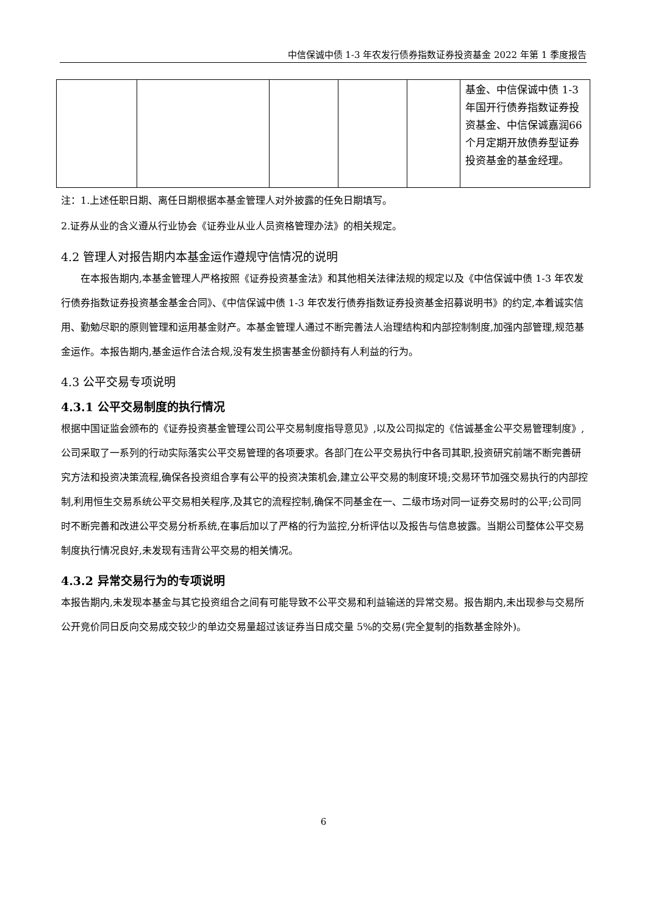中信保诚中债 1-3 年农发行债券指数证券投资基金 2022 年第 1 季度报告
| | | | | | 基金、中信保诚中债 1-3 年国开行债券指数证券投资基金、中信保诚嘉润66个月定期开放债券型证券投资基金的基金经理。 |
注：1.上述任职日期、离任日期根据本基金管理人对外披露的任免日期填写。
2.证券从业的含义遵从行业协会《证券业从业人员资格管理办法》的相关规定。
4.2 管理人对报告期内本基金运作遵规守信情况的说明
在本报告期内,本基金管理人严格按照《证券投资基金法》和其他相关法律法规的规定以及《中信保诚中债 1-3 年农发行债券指数证券投资基金基金合同》、《中信保诚中债 1-3 年农发行债券指数证券投资基金招募说明书》的约定,本着诚实信用、勤勉尽职的原则管理和运用基金财产。本基金管理人通过不断完善法人治理结构和内部控制制度,加强内部管理,规范基金运作。本报告期内,基金运作合法合规,没有发生损害基金份额持有人利益的行为。
4.3 公平交易专项说明
4.3.1 公平交易制度的执行情况
根据中国证监会颁布的《证券投资基金管理公司公平交易制度指导意见》,以及公司拟定的《信诚基金公平交易管理制度》,公司采取了一系列的行动实际落实公平交易管理的各项要求。各部门在公平交易执行中各司其职,投资研究前端不断完善研究方法和投资决策流程,确保各投资组合享有公平的投资决策机会,建立公平交易的制度环境;交易环节加强交易执行的内部控制,利用恒生交易系统公平交易相关程序,及其它的流程控制,确保不同基金在一、二级市场对同一证券交易时的公平;公司同时不断完善和改进公平交易分析系统,在事后加以了严格的行为监控,分析评估以及报告与信息披露。当期公司整体公平交易制度执行情况良好,未发现有违背公平交易的相关情况。
4.3.2 异常交易行为的专项说明
本报告期内,未发现本基金与其它投资组合之间有可能导致不公平交易和利益输送的异常交易。报告期内,未出现参与交易所公开竞价同日反向交易成交较少的单边交易量超过该证券当日成交量 5%的交易(完全复制的指数基金除外)。
6